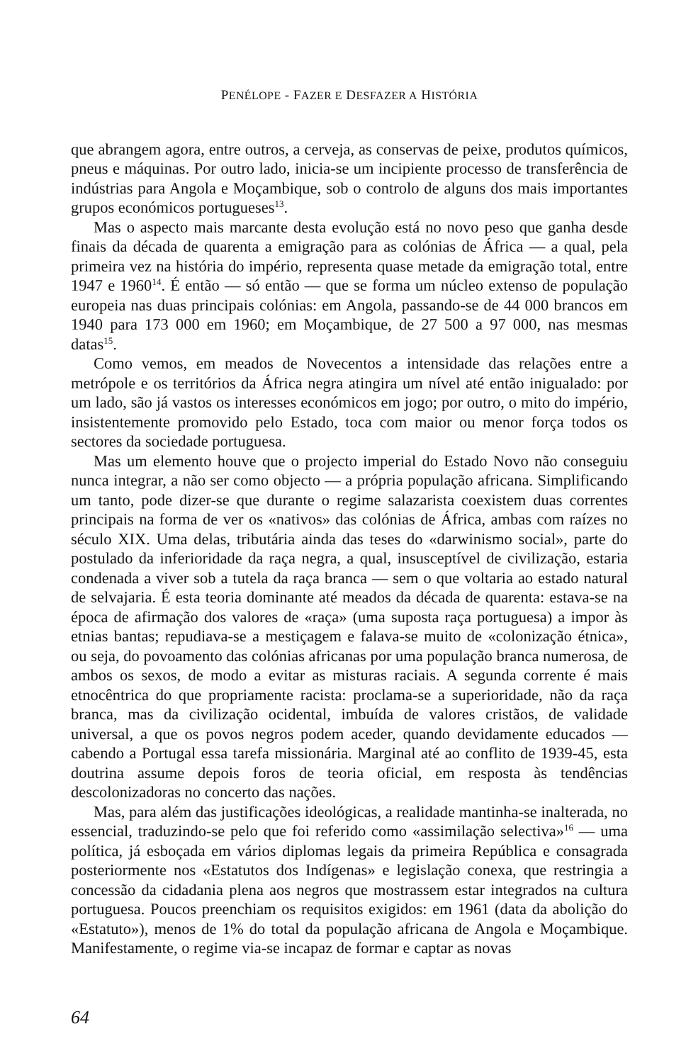PENÉLOPE - FAZER E DESFAZER A HISTÓRIA
que abrangem agora, entre outros, a cerveja, as conservas de peixe, produtos quí­micos, pneus e máquinas. Por outro lado, inicia-se um incipiente processo de transferência de indústrias para Angola e Moçambique, sob o controlo de alguns dos mais importantes grupos económicos portugueses<sup>13</sup>.
Mas o aspecto mais marcante desta evolução está no novo peso que ganha desde finais da década de quarenta a emigração para as colónias de África — a qual, pela primeira vez na história do império, representa quase metade da emigração total, entre 1947 e 1960<sup>14</sup>. É então — só então — que se forma um núcleo extenso de popu­lação europeia nas duas principais colónias: em Angola, passando-se de 44 000 bran­cos em 1940 para 173 000 em 1960; em Moçambique, de 27 500 a 97 000, nas mesmas datas<sup>15</sup>.
Como vemos, em meados de Novecentos a intensidade das relações entre a metrópole e os territórios da África negra atingira um nível até então inigualado: por um lado, são já vastos os interesses económicos em jogo; por outro, o mito do impé­rio, insistentemente promovido pelo Estado, toca com maior ou menor força todos os sectores da sociedade portuguesa.
Mas um elemento houve que o projecto imperial do Estado Novo não conseguiu nunca integrar, a não ser como objecto — a própria população africana. Simplifi­cando um tanto, pode dizer-se que durante o regime salazarista coexistem duas correntes principais na forma de ver os «nativos» das colónias de África, ambas com raízes no século XIX. Uma delas, tributária ainda das teses do «darwinismo social», parte do postulado da inferioridade da raça negra, a qual, insusceptível de civiliza­ção, estaria condenada a viver sob a tutela da raça branca — sem o que voltaria ao estado natural de selvajaria. É esta teoria dominante até meados da década de quarenta: estava-se na época de afirmação dos valores de «raça» (uma suposta raça portuguesa) a impor às etnias bantas; repudiava-se a mestiçagem e falava-se muito de «colonização étnica», ou seja, do povoamento das colónias africanas por uma população branca numerosa, de ambos os sexos, de modo a evitar as misturas raciais. A segunda corrente é mais etnocêntrica do que propriamente racista: proclama-se a superioridade, não da raça branca, mas da civilização ocidental, imbuída de valores cristãos, de validade universal, a que os povos negros podem aceder, quando devida­mente educados — cabendo a Portugal essa tarefa missionária. Marginal até ao con­flito de 1939-45, esta doutrina assume depois foros de teoria oficial, em resposta às tendências descolonizadoras no concerto das nações.
Mas, para além das justificações ideológicas, a realidade mantinha-se inal­terada, no essencial, traduzindo-se pelo que foi referido como «assimilação selecti­va»<sup>16</sup> — uma política, já esboçada em vários diplomas legais da primeira República e consagrada posteriormente nos «Estatutos dos Indígenas» e legislação conexa, que restringia a concessão da cidadania plena aos negros que mostrassem estar integrados na cultura portuguesa. Poucos preenchiam os requisitos exigidos: em 1961 (data da abolição do «Estatuto»), menos de 1% do total da população africana de Angola e Moçambique. Manifestamente, o regime via-se incapaz de formar e captar as novas
64